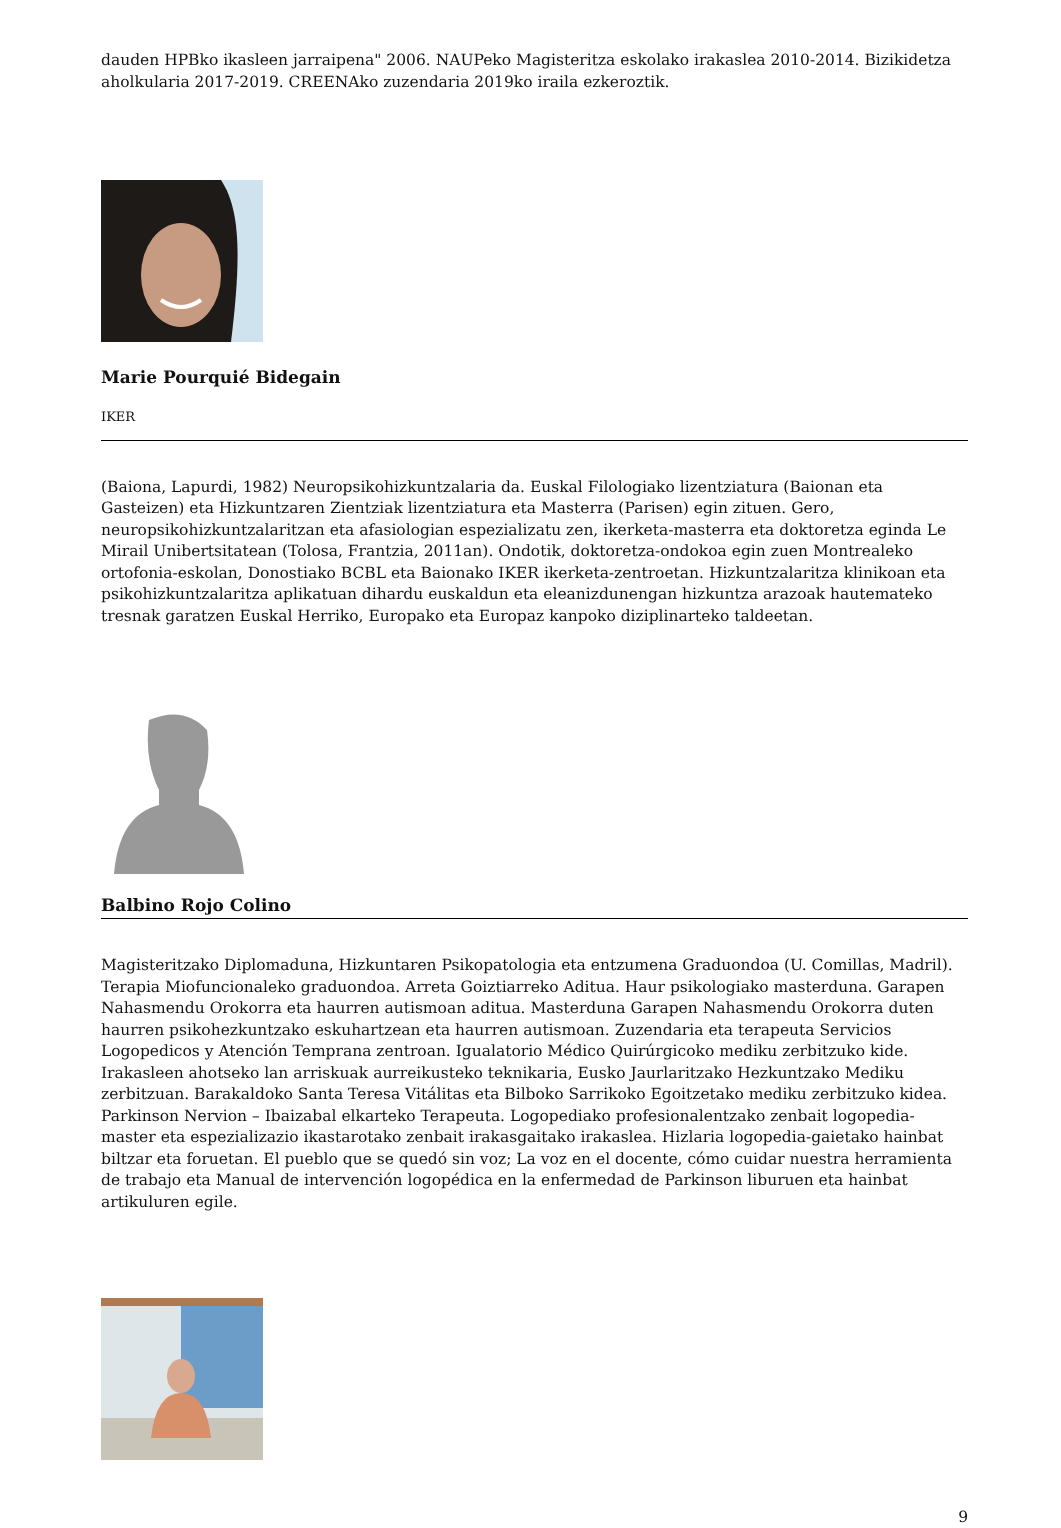dauden HPBko ikasleen jarraipena" 2006. NAUPeko Magisteritza eskolako irakaslea 2010-2014. Bizikidetza aholkularia 2017-2019. CREENAko zuzendaria 2019ko iraila ezkeroztik.
Marie Pourquié Bidegain
IKER
(Baiona, Lapurdi, 1982) Neuropsikohizkuntzalaria da. Euskal Filologiako lizentziatura (Baionan eta Gasteizen) eta Hizkuntzaren Zientziak lizentziatura eta Masterra (Parisen) egin zituen. Gero, neuropsikohizkuntzalaritzan eta afasiologian espezializatu zen, ikerketa-masterra eta doktoretza eginda Le Mirail Unibertsitatean (Tolosa, Frantzia, 2011an). Ondotik, doktoretza-ondokoa egin zuen Montrealeko ortofonia-eskolan, Donostiako BCBL eta Baionako IKER ikerketa-zentroetan. Hizkuntzalaritza klinikoan eta psikohizkuntzalaritza aplikatuan dihardu euskaldun eta eleanizdunengan hizkuntza arazoak hautemateko tresnak garatzen Euskal Herriko, Europako eta Europaz kanpoko diziplinarteko taldeetan.
Balbino Rojo Colino
Magisteritzako Diplomaduna, Hizkuntaren Psikopatologia eta entzumena Graduondoa (U. Comillas, Madril). Terapia Miofuncionaleko graduondoa. Arreta Goiztiarreko Aditua. Haur psikologiako masterduna. Garapen Nahasmendu Orokorra eta haurren autismoan aditua. Masterduna Garapen Nahasmendu Orokorra duten haurren psikohezkuntzako eskuhartzean eta haurren autismoan. Zuzendaria eta terapeuta Servicios Logopedicos y Atención Temprana zentroan. Igualatorio Médico Quirúrgicoko mediku zerbitzuko kide. Irakasleen ahotseko lan arriskuak aurreikusteko teknikaria, Eusko Jaurlaritzako Hezkuntzako Mediku zerbitzuan. Barakaldoko Santa Teresa Vitálitas eta Bilboko Sarrikoko Egoitzetako mediku zerbitzuko kidea. Parkinson Nervion – Ibaizabal elkarteko Terapeuta. Logopediako profesionalentzako zenbait logopedia-master eta espezializazio ikastarotako zenbait irakasgaitako irakaslea. Hizlaria logopedia-gaietako hainbat biltzar eta foruetan. El pueblo que se quedó sin voz; La voz en el docente, cómo cuidar nuestra herramienta de trabajo eta Manual de intervención logopédica en la enfermedad de Parkinson liburuen eta hainbat artikuluren egile.
9